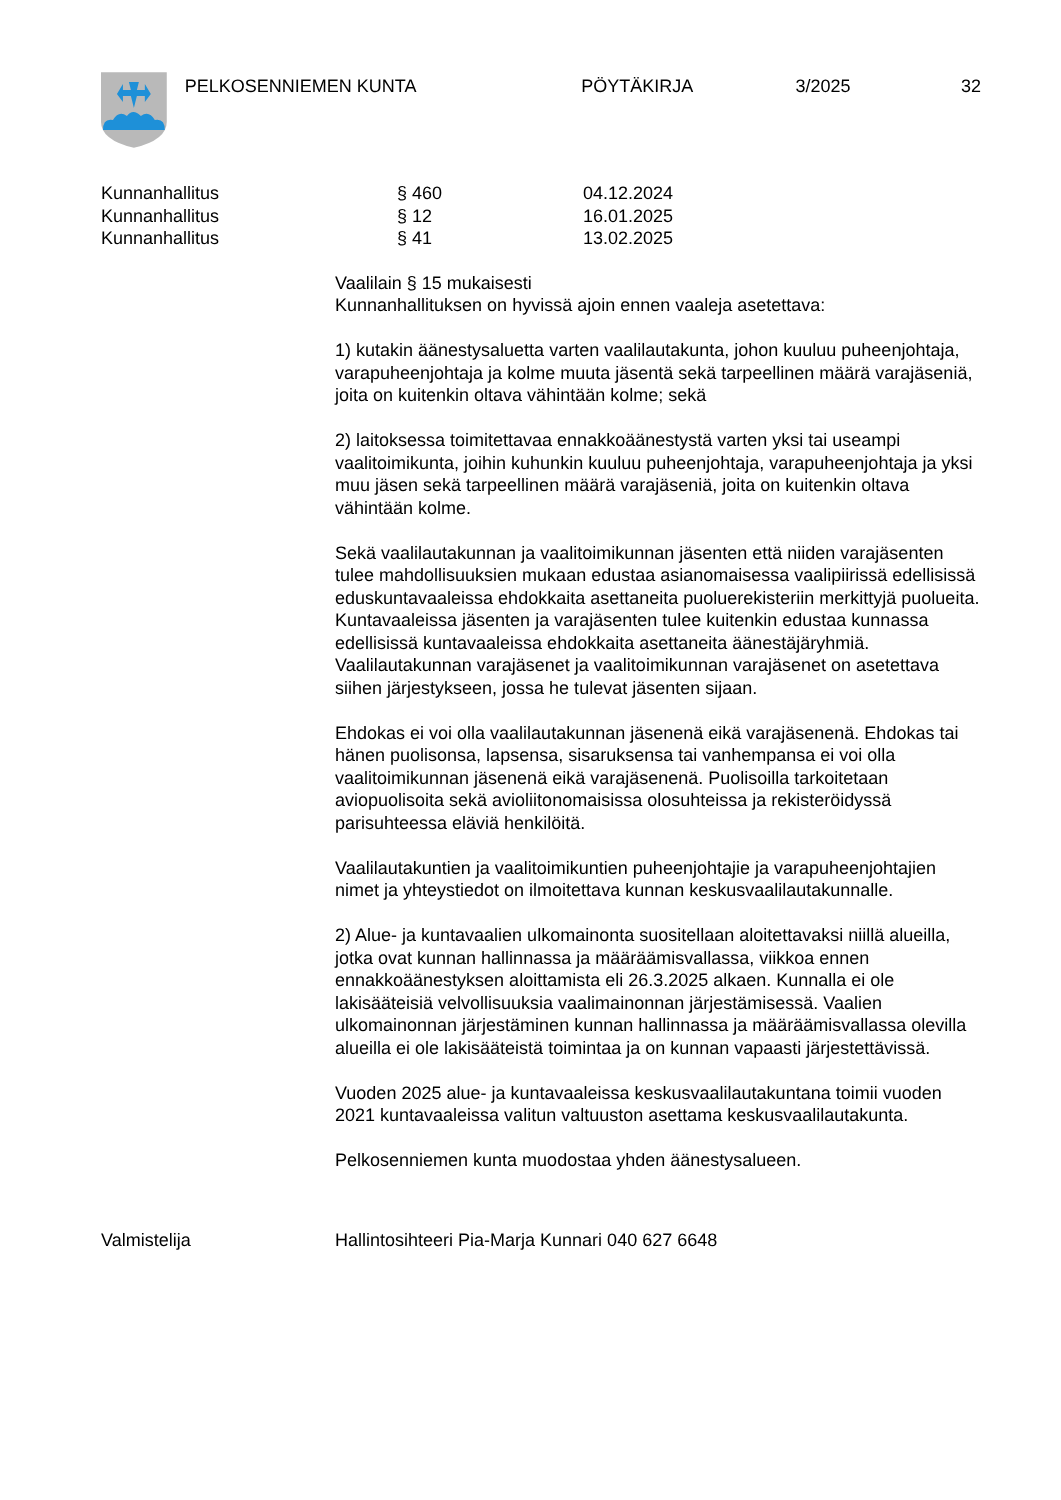PELKOSENNIEMEN KUNTA PÖYTÄKIRJA 3/2025 32
Kunnanhallitus § 460 04.12.2024
Kunnanhallitus § 12 16.01.2025
Kunnanhallitus § 41 13.02.2025
Vaalilain § 15 mukaisesti
Kunnanhallituksen on hyvissä ajoin ennen vaaleja asetettava:
1) kutakin äänestysaluetta varten vaalilautakunta, johon kuuluu puheenjohtaja, varapuheenjohtaja ja kolme muuta jäsentä sekä tarpeellinen määrä varajäseniä, joita on kuitenkin oltava vähintään kolme; sekä
2) laitoksessa toimitettavaa ennakkoäänestystä varten yksi tai useampi vaalitoimikunta, joihin kuhunkin kuuluu puheenjohtaja, varapuheenjohtaja ja yksi muu jäsen sekä tarpeellinen määrä varajäseniä, joita on kuitenkin oltava vähintään kolme.
Sekä vaalilautakunnan ja vaalitoimikunnan jäsenten että niiden varajäsenten tulee mahdollisuuksien mukaan edustaa asianomaisessa vaalipiirissä edellisissä eduskuntavaaleissa ehdokkaita asettaneita puoluerekisteriin merkittyjä puolueita. Kuntavaaleissa jäsenten ja varajäsenten tulee kuitenkin edustaa kunnassa edellisissä kuntavaaleissa ehdokkaita asettaneita äänestäjäryhmiä. Vaalilautakunnan varajäsenet ja vaalitoimikunnan varajäsenet on asetettava siihen järjestykseen, jossa he tulevat jäsenten sijaan.
Ehdokas ei voi olla vaalilautakunnan jäsenenä eikä varajäsenenä. Ehdokas tai hänen puolisonsa, lapsensa, sisaruksensa tai vanhempansa ei voi olla vaalitoimikunnan jäsenenä eikä varajäsenenä. Puolisoilla tarkoitetaan aviopuolisoita sekä avioliitonomaisissa olosuhteissa ja rekisteröidyssä parisuhteessa eläviä henkilöitä.
Vaalilautakuntien ja vaalitoimikuntien puheenjohtajie ja varapuheenjohtajien nimet ja yhteystiedot on ilmoitettava kunnan keskusvaalilautakunnalle.
2) Alue- ja kuntavaalien ulkomainonta suositellaan aloitettavaksi niillä alueilla, jotka ovat kunnan hallinnassa ja määräämisvallassa, viikkoa ennen ennakkoäänestyksen aloittamista eli 26.3.2025 alkaen. Kunnalla ei ole lakisääteisiä velvollisuuksia vaalimainonnan järjestämisessä. Vaalien ulkomainonnan järjestäminen kunnan hallinnassa ja määräämisvallassa olevilla alueilla ei ole lakisääteistä toimintaa ja on kunnan vapaasti järjestettävissä.
Vuoden 2025 alue- ja kuntavaaleissa keskusvaalilautakuntana toimii vuoden 2021 kuntavaaleissa valitun valtuuston asettama keskusvaalilautakunta.
Pelkosenniemen kunta muodostaa yhden äänestysalueen.
Valmistelija Hallintosihteeri Pia-Marja Kunnari 040 627 6648